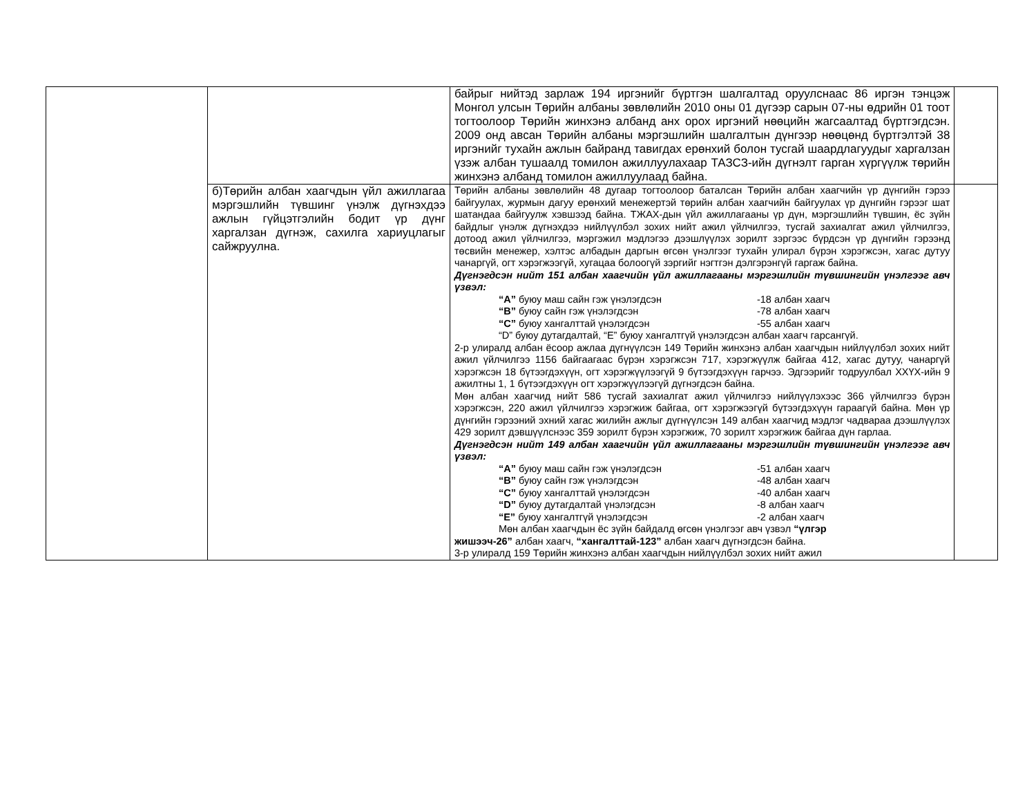| | | байрыг нийтэд зарлаж 194 иргэнийг бүртгэн шалгалтад оруулснаас 86 иргэн тэнцэж Монгол улсын Төрийн албаны зөвлөлийн 2010 оны 01 дүгээр сарын 07-ны өдрийн 01 тоот тогтоолоор Төрийн жинхэнэ албанд анх орох иргэний нөөцийн жагсаалтад бүртгэгдсэн. 2009 онд авсан Төрийн албаны мэргэшлийн шалгалтын дүнгээр нөөцөнд бүртгэлтэй 38 иргэнийг тухайн ажлын байранд тавигдах ерөнхий болон тусгай шаардлагуудыг харгалзан үзэж албан тушаалд томилон ажиллуулахаар ТАЗСЗ-ийн дүгнэлт гарган хүргүүлж төрийн жинхэнэ албанд томилон ажиллуулаад байна. | |
| | б)Төрийн албан хаагчдын үйл ажиллагаа мэргэшлийн түвшинг үнэлж дүгнэхдээ ажлын гүйцэтгэлийн бодит үр дүнг харгалзан дүгнэж, сахилга хариуцлагыг сайжруулна. | Төрийн албаны зөвлөлийн 48 дугаар тогтоолоор баталсан Төрийн албан хаагчийн үр дүнгийн гэрээ байгуулах, журмын дагуу ерөнхий менежертэй төрийн албан хаагчийн байгуулах үр дүнгийн гэрээг шат шатандаа байгуулж хэвшээд байна. ТЖАХ-дын үйл ажиллагааны үр дүн, мэргэшлийн түвшин, ёс зүйн байдлыг үнэлж дүгнэхдээ нийлүүлбэл зохих нийт ажил үйлчилгээ, тусгай захиалгат ажил үйлчилгээ, дотоод ажил үйлчилгээ, мэргэжил мэдлэгээ дээшлүүлэх зорилт зэргээс бүрдсэн үр дүнгийн гэрээнд төсвийн менежер, хэлтэс албадын даргын өгсөн үнэлгээг тухайн улирал бүрэн хэрэгжсэн, хагас дутуу чанаргүй, огт хэрэгжээгүй, хугацаа болоогүй зэргийг нэгтгэн дэлгэрэнгүй гаргаж байна. Дүгнэгдсэн нийт 151 албан хаагчийн үйл ажиллагааны мэргэшлийн түвшингийн үнэлгээг авч үзвэл: “А” буюу маш сайн гэж үнэлэгдсэн -18 албан хаагч “В” буюу сайн гэж үнэлэгдсэн -78 албан хаагч “С” буюу хангалттай үнэлэгдсэн -55 албан хаагч “D” буюу дутагдалтай, “E” буюу хангалтгүй үнэлэгдсэн албан хаагч гарсангүй. 2-р улиралд албан ёсоор ажлаа дүгнүүлсэн 149 Төрийн жинхэнэ албан хаагчдын нийлүүлбэл зохих нийт ажил үйлчилгээ 1156 байгаагаас бүрэн хэрэгжсэн 717, хэрэгжүүлж байгаа 412, хагас дутуу, чанаргүй хэрэгжсэн 18 бүтээгдэхүүн, огт хэрэгжүүлээгүй 9 бүтээгдэхүүн гарчээ. Эдгээрийг тодруулбал ХХҮХ-ийн 9 ажилтны 1, 1 бүтээгдэхүүн огт хэрэгжүүлээгүй дүгнэгдсэн байна. Мөн албан хаагчид нийт 586 тусгай захиалгат ажил үйлчилгээ нийлүүлэхээс 366 үйлчилгээ бүрэн хэрэгжсэн, 220 ажил үйлчилгээ хэрэгжиж байгаа, огт хэрэгжээгүй бүтээгдэхүүн гараагүй байна. Мөн үр дүнгийн гэрээний эхний хагас жилийн ажлыг дүгнүүлсэн 149 албан хаагчид мэдлэг чадвараа дээшлүүлэх 429 зорилт дэвшүүлснээс 359 зорилт бүрэн хэрэгжиж, 70 зорилт хэрэгжиж байгаа дүн гарлаа. Дүгнэгдсэн нийт 149 албан хаагчийн үйл ажиллагааны мэргэшлийн түвшингийн үнэлгээг авч үзвэл: “А” буюу маш сайн гэж үнэлэгдсэн -51 албан хаагч “В” буюу сайн гэж үнэлэгдсэн -48 албан хаагч “С” буюу хангалттай үнэлэгдсэн -40 албан хаагч “D” буюу дутагдалтай үнэлэгдсэн -8 албан хаагч “E” буюу хангалтгүй үнэлэгдсэн -2 албан хаагч Мөн албан хаагчдын ёс зүйн байдалд өгсөн үнэлгээг авч үзвэл “үлгэр жишээч-26” албан хаагч, “хангалттай-123” албан хаагч дүгнэгдсэн байна. 3-р улиралд 159 Төрийн жинхэнэ албан хаагчдын нийлүүлбэл зохих нийт ажил | |